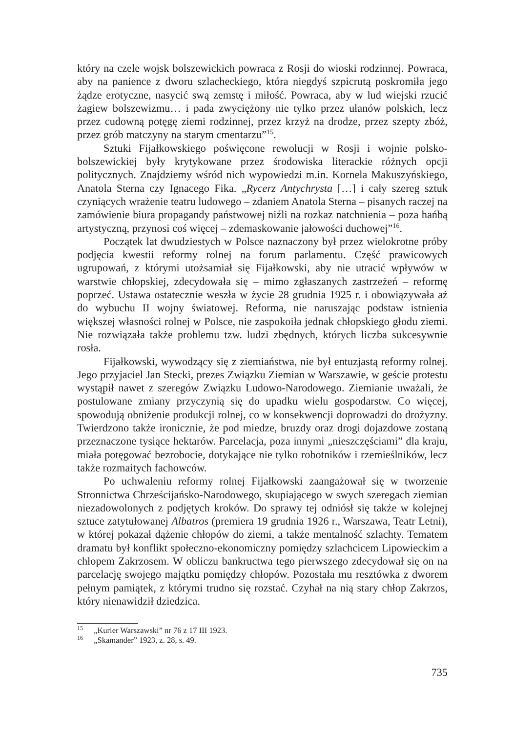który na czele wojsk bolszewickich powraca z Rosji do wioski rodzinnej. Powraca, aby na panience z dworu szlacheckiego, która niegdyś szpicrutą poskromiła jego żądze erotyczne, nasycić swą zemstę i miłość. Powraca, aby w lud wiejski rzucić żagiew bolszewizmu… i pada zwyciężony nie tylko przez ułanów polskich, lecz przez cudowną potęgę ziemi rodzinnej, przez krzyż na drodze, przez szepty zbóż, przez grób matczyny na starym cmentarzu”<sup>15</sup>.
Sztuki Fijałkowskiego poświęcone rewolucji w Rosji i wojnie polsko-bolszewickiej były krytykowane przez środowiska literackie różnych opcji politycznych. Znajdziemy wśród nich wypowiedzi m.in. Kornela Makuszyńskiego, Anatola Sterna czy Ignacego Fika. „Rycerz Antychrysta […] i cały szereg sztuk czyniących wrażenie teatru ludowego – zdaniem Anatola Sterna – pisanych raczej na zamówienie biura propagandy państwowej niźli na rozkaz natchnienia – poza hańbą artystyczną, przynosi coś więcej – zdemaskowanie jałowości duchowej”<sup>16</sup>.
Początek lat dwudziestych w Polsce naznaczony był przez wielokrotne próby podjęcia kwestii reformy rolnej na forum parlamentu. Część prawicowych ugrupowań, z którymi utożsamiał się Fijałkowski, aby nie utracić wpływów w warstwie chłopskiej, zdecydowała się – mimo zgłaszanych zastrzeżeń – reformę poprzeć. Ustawa ostatecznie weszła w życie 28 grudnia 1925 r. i obowiązywała aż do wybuchu II wojny światowej. Reforma, nie naruszając podstaw istnienia większej własności rolnej w Polsce, nie zaspokoiła jednak chłopskiego głodu ziemi. Nie rozwiązała także problemu tzw. ludzi zbędnych, których liczba sukcesywnie rosła.
Fijałkowski, wywodzący się z ziemiaństwa, nie był entuzjastą reformy rolnej. Jego przyjaciel Jan Stecki, prezes Związku Ziemian w Warszawie, w geście protestu wystąpił nawet z szeregów Związku Ludowo-Narodowego. Ziemianie uważali, że postulowane zmiany przyczynią się do upadku wielu gospodarstw. Co więcej, spowodują obniżenie produkcji rolnej, co w konsekwencji doprowadzi do drożyzny. Twierdzono także ironicznie, że pod miedze, bruzdy oraz drogi dojazdowe zostaną przeznaczone tysiące hektarów. Parcelacja, poza innymi „nieszczęściami” dla kraju, miała potęgować bezrobocie, dotykające nie tylko robotników i rzemieślników, lecz także rozmaitych fachowców.
Po uchwaleniu reformy rolnej Fijałkowski zaangażował się w tworzenie Stronnictwa Chrześcijańsko-Narodowego, skupiającego w swych szeregach ziemian niezadowolonych z podjętych kroków. Do sprawy tej odniósł się także w kolejnej sztuce zatytułowanej Albatros (premiera 19 grudnia 1926 r., Warszawa, Teatr Letni), w której pokazał dążenie chłopów do ziemi, a także mentalność szlachty. Tematem dramatu był konflikt społeczno-ekonomiczny pomiędzy szlachcicem Lipowieckim a chłopem Zakrzosem. W obliczu bankructwa tego pierwszego zdecydował się on na parcelację swojego majątku pomiędzy chłopów. Pozostała mu resztówka z dworem pełnym pamiątek, z którymi trudno się rozstać. Czyhał na nią stary chłop Zakrzos, który nienawidził dziedzica.
<sup>15</sup> „Kurier Warszawski” nr 76 z 17 III 1923.
<sup>16</sup> „Skamander” 1923, z. 28, s. 49.
735